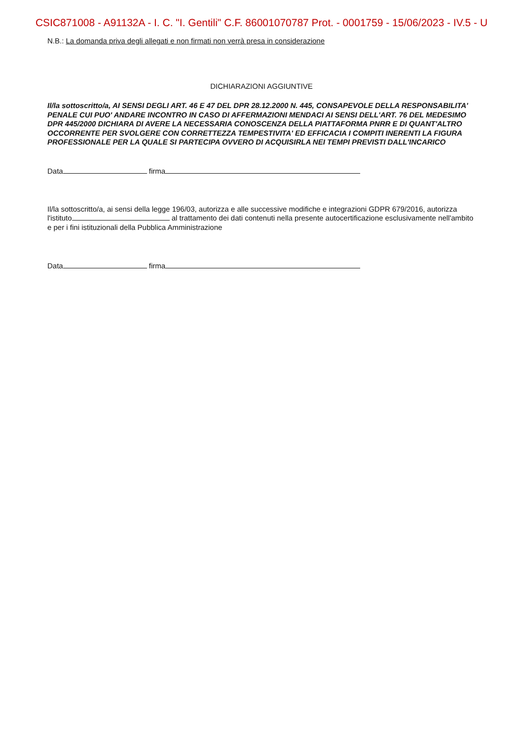CSIC871008 - A91132A - I. C. "I. Gentili" C.F. 86001070787 Prot. - 0001759 - 15/06/2023 - IV.5 - U
N.B.: La domanda priva degli allegati e non firmati non verrà presa in considerazione
DICHIARAZIONI AGGIUNTIVE
Il/la sottoscritto/a, AI SENSI DEGLI ART. 46 E 47 DEL DPR 28.12.2000 N. 445, CONSAPEVOLE DELLA RESPONSABILITA' PENALE CUI PUO' ANDARE INCONTRO IN CASO DI AFFERMAZIONI MENDACI AI SENSI DELL'ART. 76 DEL MEDESIMO DPR 445/2000 DICHIARA DI AVERE LA NECESSARIA CONOSCENZA DELLA PIATTAFORMA PNRR E DI QUANT'ALTRO OCCORRENTE PER SVOLGERE CON CORRETTEZZA TEMPESTIVITA' ED EFFICACIA I COMPITI INERENTI LA FIGURA PROFESSIONALE PER LA QUALE SI PARTECIPA OVVERO DI ACQUISIRLA NEI TEMPI PREVISTI DALL'INCARICO
Data firma
Il/la sottoscritto/a, ai sensi della legge 196/03, autorizza e alle successive modifiche e integrazioni GDPR 679/2016, autorizza l'istituto al trattamento dei dati contenuti nella presente autocertificazione esclusivamente nell'ambito e per i fini istituzionali della Pubblica Amministrazione
Data firma